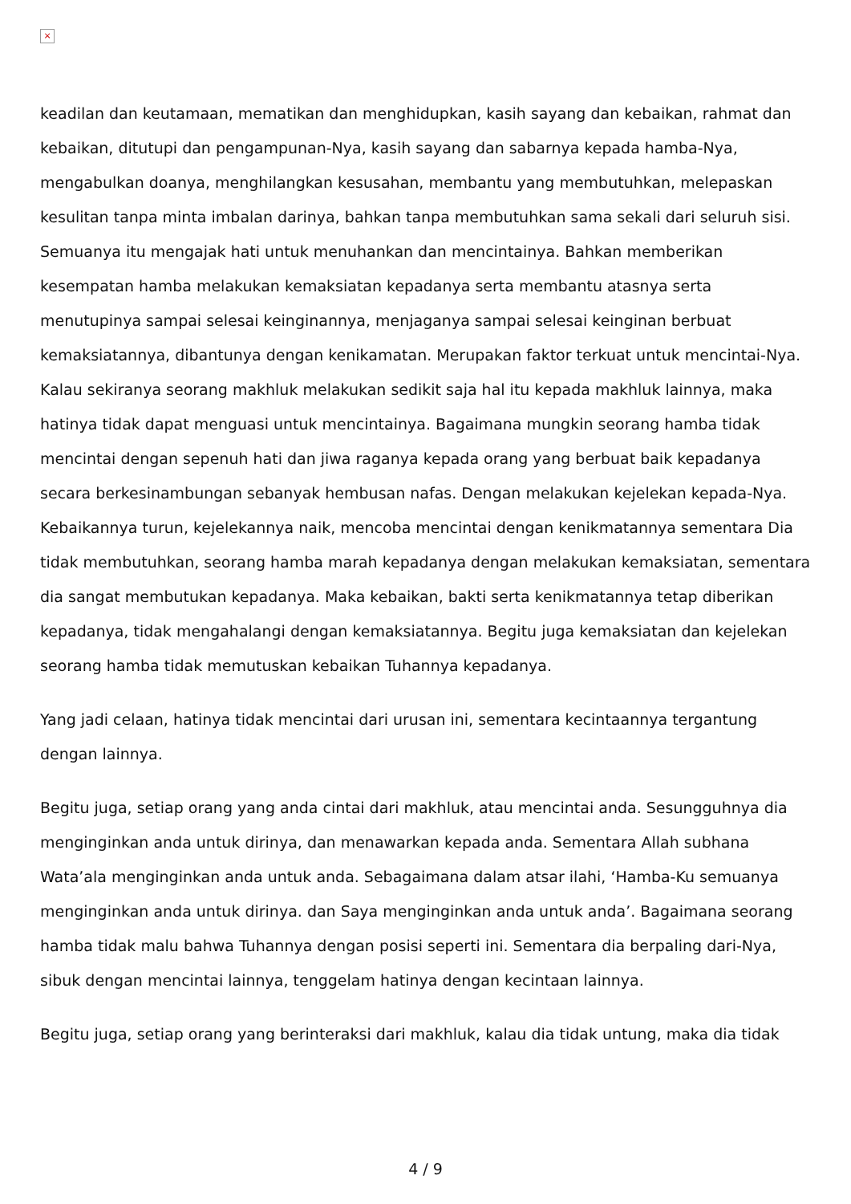×
keadilan dan keutamaan, mematikan dan menghidupkan, kasih sayang dan kebaikan, rahmat dan kebaikan, ditutupi dan pengampunan-Nya, kasih sayang dan sabarnya kepada hamba-Nya, mengabulkan doanya, menghilangkan kesusahan, membantu yang membutuhkan, melepaskan kesulitan tanpa minta imbalan darinya, bahkan tanpa membutuhkan sama sekali dari seluruh sisi. Semuanya itu mengajak hati untuk menuhankan dan mencintainya. Bahkan memberikan kesempatan hamba melakukan kemaksiatan kepadanya serta membantu atasnya serta menutupinya sampai selesai keinginannya, menjaganya sampai selesai keinginan berbuat kemaksiatannya, dibantunya dengan kenikamatan. Merupakan faktor terkuat untuk mencintai-Nya. Kalau sekiranya seorang makhluk melakukan sedikit saja hal itu kepada makhluk lainnya, maka hatinya tidak dapat menguasi untuk mencintainya. Bagaimana mungkin seorang hamba tidak mencintai dengan sepenuh hati dan jiwa raganya kepada orang yang berbuat baik kepadanya secara berkesinambungan sebanyak hembusan nafas. Dengan melakukan kejelekan kepada-Nya. Kebaikannya turun, kejelekannya naik, mencoba mencintai dengan kenikmatannya sementara Dia tidak membutuhkan, seorang hamba marah kepadanya dengan melakukan kemaksiatan, sementara dia sangat membutukan kepadanya. Maka kebaikan, bakti serta kenikmatannya tetap diberikan kepadanya, tidak mengahalangi dengan kemaksiatannya. Begitu juga kemaksiatan dan kejelekan seorang hamba tidak memutuskan kebaikan Tuhannya kepadanya.
Yang jadi celaan, hatinya tidak mencintai dari urusan ini, sementara kecintaannya tergantung dengan lainnya.
Begitu juga, setiap orang yang anda cintai dari makhluk, atau mencintai anda. Sesungguhnya dia menginginkan anda untuk dirinya, dan menawarkan kepada anda. Sementara Allah subhana Wata’ala menginginkan anda untuk anda. Sebagaimana dalam atsar ilahi, ‘Hamba-Ku semuanya menginginkan anda untuk dirinya. dan Saya menginginkan anda untuk anda’. Bagaimana seorang hamba tidak malu bahwa Tuhannya dengan posisi seperti ini. Sementara dia berpaling dari-Nya, sibuk dengan mencintai lainnya, tenggelam hatinya dengan kecintaan lainnya.
Begitu juga, setiap orang yang berinteraksi dari makhluk, kalau dia tidak untung, maka dia tidak
4 / 9